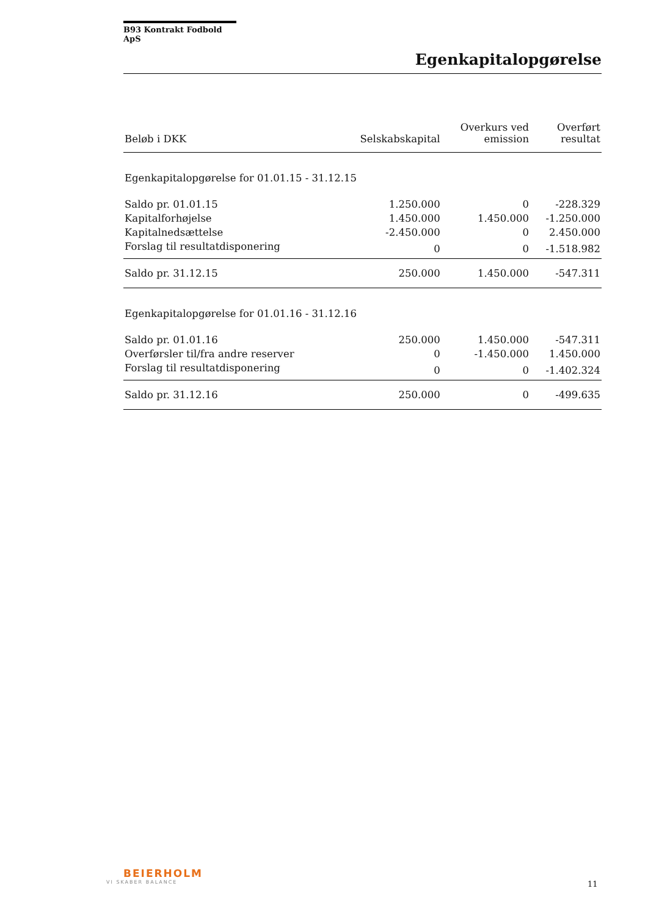B93 Kontrakt Fodbold ApS
Egenkapitalopgørelse
| Beløb i DKK | Selskabskapital | Overkurs ved emission | Overført resultat |
| --- | --- | --- | --- |
| Egenkapitalopgørelse for 01.01.15 - 31.12.15 | | | |
| Saldo pr. 01.01.15 | 1.250.000 | 0 | -228.329 |
| Kapitalforhøjelse | 1.450.000 | 1.450.000 | -1.250.000 |
| Kapitalnedsættelse | -2.450.000 | 0 | 2.450.000 |
| Forslag til resultatdisponering | 0 | 0 | -1.518.982 |
| Saldo pr. 31.12.15 | 250.000 | 1.450.000 | -547.311 |
| Egenkapitalopgørelse for 01.01.16 - 31.12.16 | | | |
| Saldo pr. 01.01.16 | 250.000 | 1.450.000 | -547.311 |
| Overførsler til/fra andre reserver | 0 | -1.450.000 | 1.450.000 |
| Forslag til resultatdisponering | 0 | 0 | -1.402.324 |
| Saldo pr. 31.12.16 | 250.000 | 0 | -499.635 |
BEIERHOLM
VI SKABER BALANCE
11